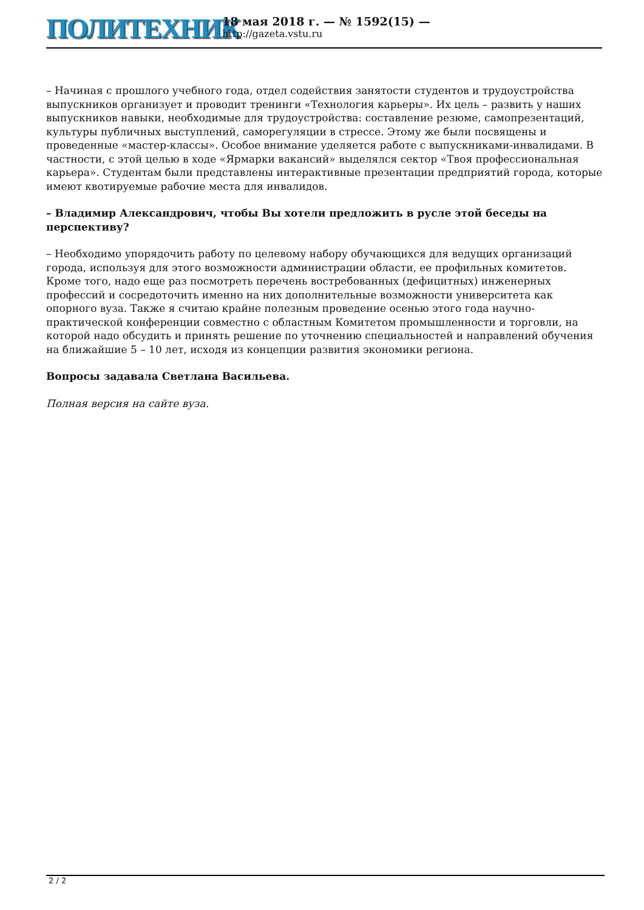ПОЛИТЕХНИК
18 мая 2018 г. — № 1592(15) —
http://gazeta.vstu.ru
– Начиная с прошлого учебного года, отдел содействия занятости студентов и трудоустройства выпускников организует и проводит тренинги «Технология карьеры». Их цель – развить у наших выпускников навыки, необходимые для трудоустройства: составление резюме, самопрезентаций, культуры публичных выступлений, саморегуляции в стрессе. Этому же были посвящены и проведенные «мастер-классы». Особое внимание уделяется работе с выпускниками-инвалидами. В частности, с этой целью в ходе «Ярмарки вакансий» выделялся сектор «Твоя профессиональная карьера». Студентам были представлены интерактивные презентации предприятий города, которые имеют квотируемые рабочие места для инвалидов.
– Владимир Александрович, чтобы Вы хотели предложить в русле этой беседы на перспективу?
– Необходимо упорядочить работу по целевому набору обучающихся для ведущих организаций города, используя для этого возможности администрации области, ее профильных комитетов. Кроме того, надо еще раз посмотреть перечень востребованных (дефицитных) инженерных профессий и сосредоточить именно на них дополнительные возможности университета как опорного вуза. Также я считаю крайне полезным проведение осенью этого года научно-практической конференции совместно с областным Комитетом промышленности и торговли, на которой надо обсудить и принять решение по уточнению специальностей и направлений обучения на ближайшие 5 – 10 лет, исходя из концепции развития экономики региона.
Вопросы задавала Светлана Васильева.
Полная версия на сайте вуза.
2 / 2